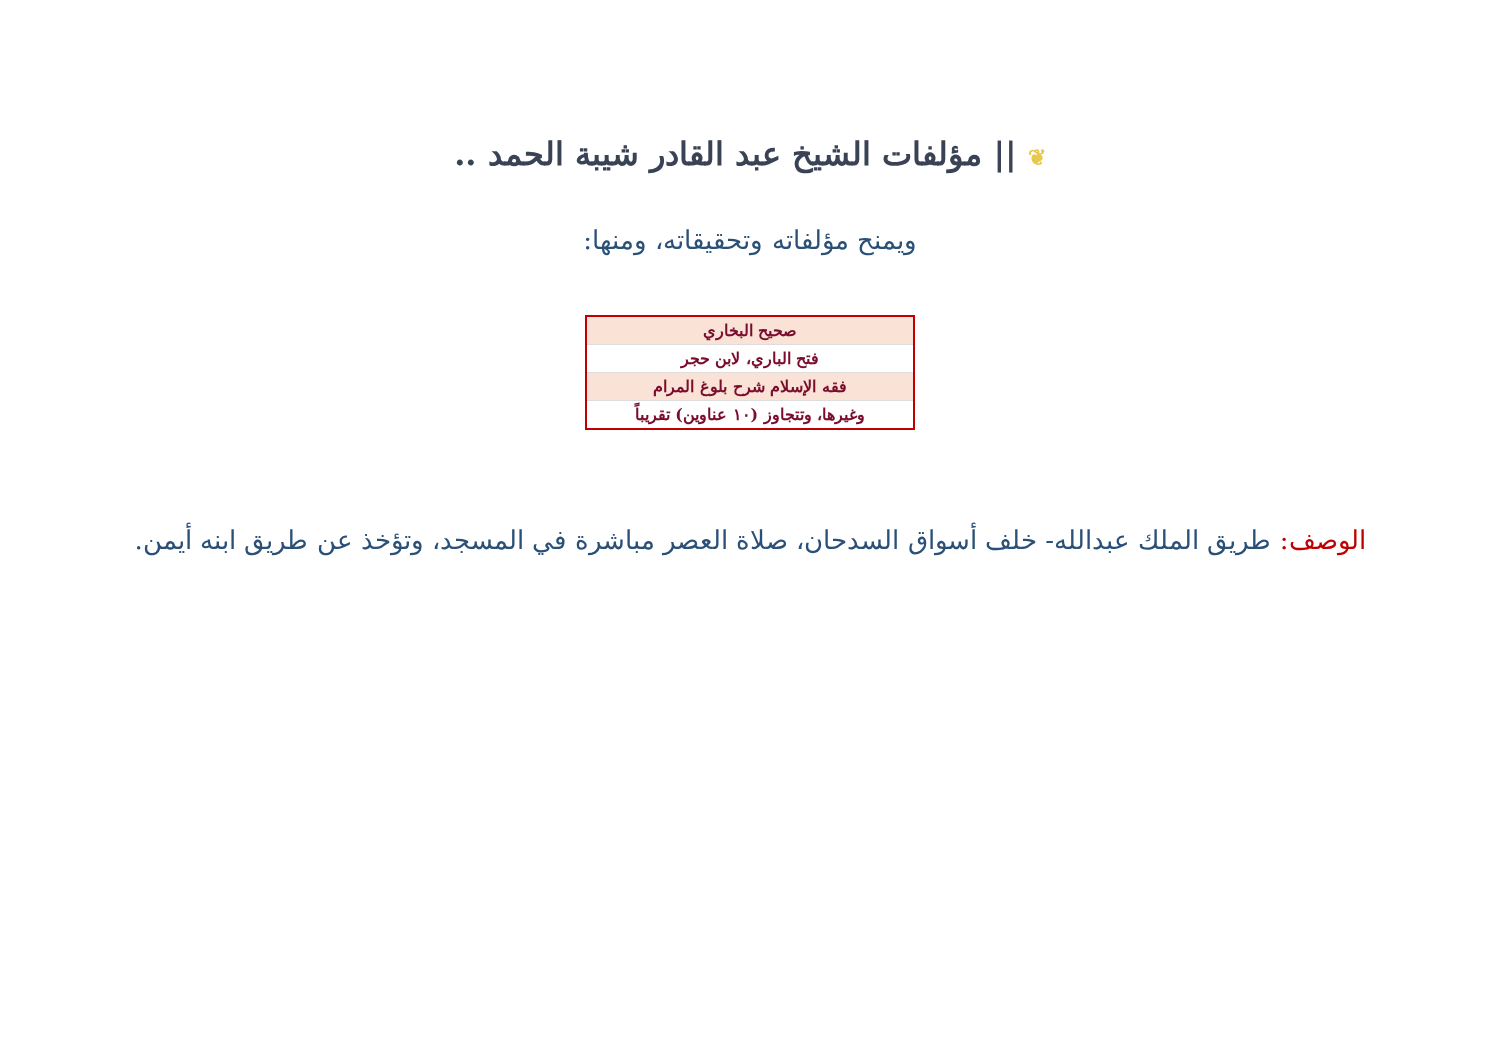❦ || مؤلفات الشيخ عبد القادر شيبة الحمد ..
ويمنح مؤلفاته وتحقيقاته، ومنها:
| صحيح البخاري |
| فتح الباري، لابن حجر |
| فقه الإسلام شرح بلوغ المرام |
| وغيرها، وتتجاوز (١٠ عناوين) تقريباً |
الوصف: طريق الملك عبدالله- خلف أسواق السدحان، صلاة العصر مباشرة في المسجد، وتؤخذ عن طريق ابنه أيمن.